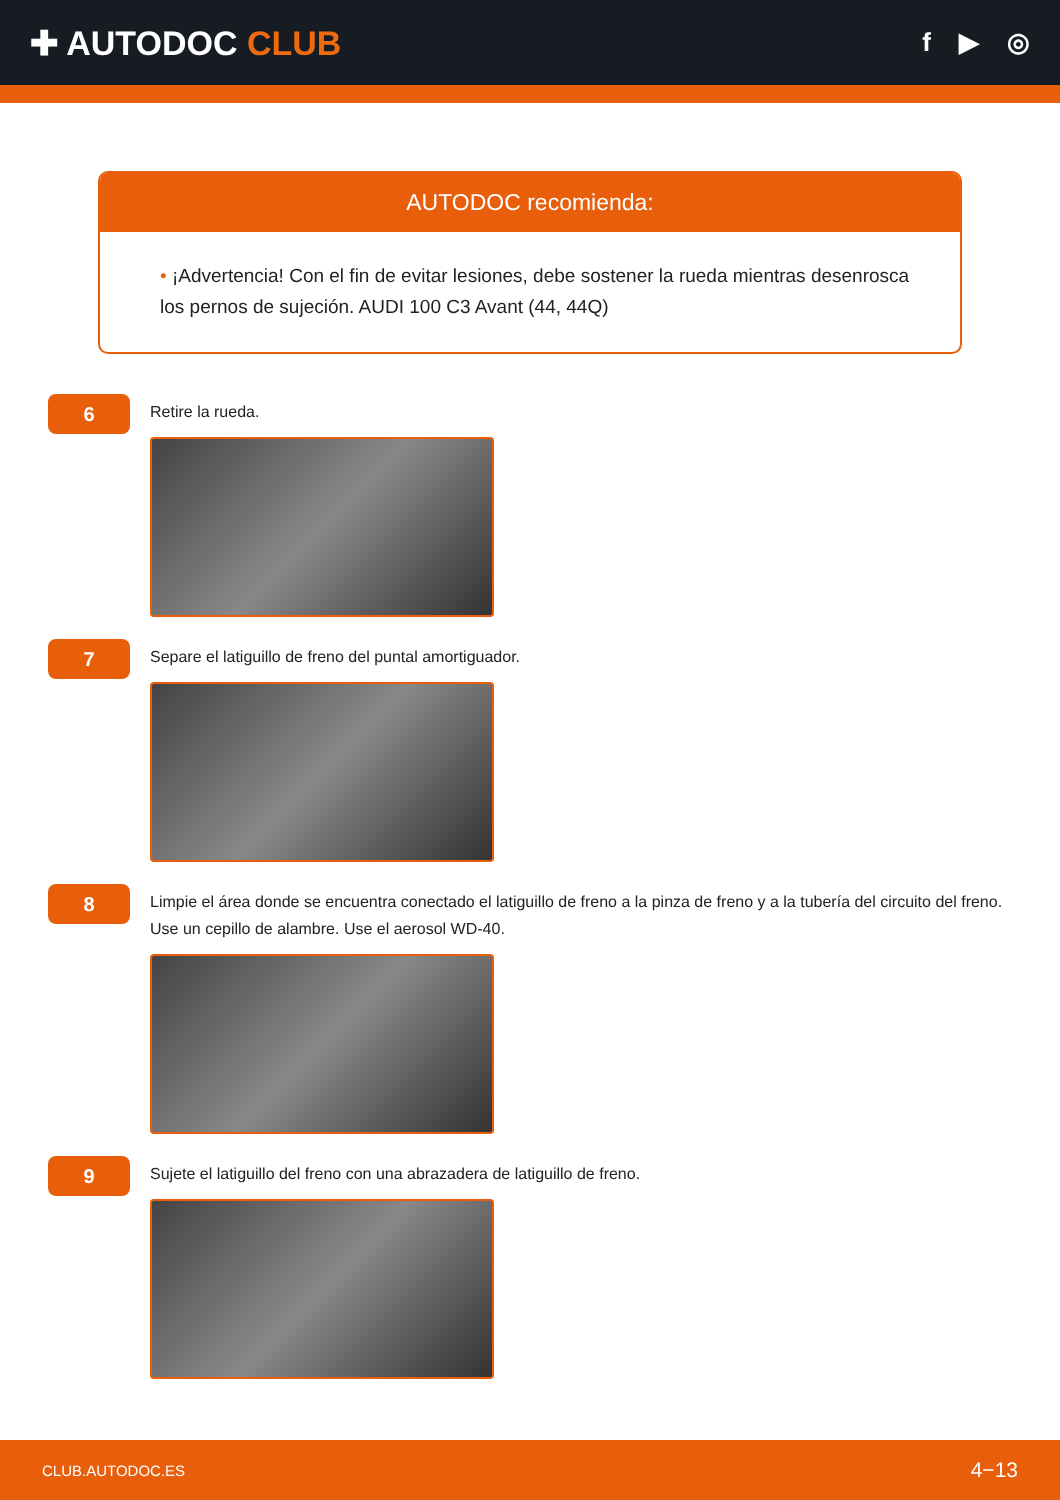✚ AUTODOC CLUB
f ▶ ◎
AUTODOC recomienda:
• ¡Advertencia! Con el fin de evitar lesiones, debe sostener la rueda mientras desenrosca los pernos de sujeción. AUDI 100 C3 Avant (44, 44Q)
6
Retire la rueda.
7
Separe el latiguillo de freno del puntal amortiguador.
8
Limpie el área donde se encuentra conectado el latiguillo de freno a la pinza de freno y a la tubería del circuito del freno. Use un cepillo de alambre. Use el aerosol WD-40.
9
Sujete el latiguillo del freno con una abrazadera de latiguillo de freno.
CLUB.AUTODOC.ES 4−13